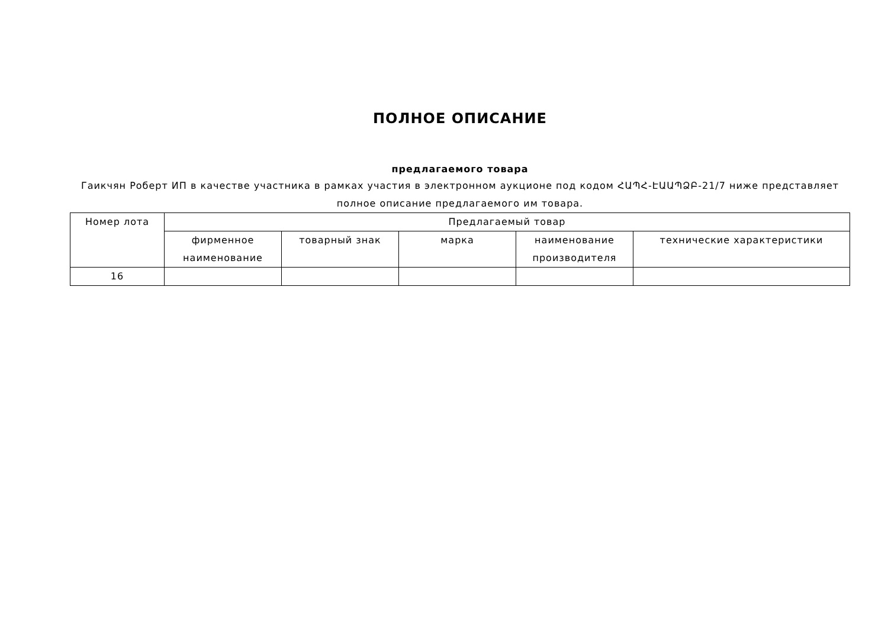ПОЛНОЕ ОПИСАНИЕ
предлагаемого товара
Гаикчян Роберт ИП в качестве участника в рамках участия в электронном аукционе под кодом ՀԱՊՀ-ԷԱԱՊՁԲ-21/7 ниже представляет полное описание предлагаемого им товара.
| Номер лота | Предлагаемый товар | | | | |
| --- | --- | --- | --- | --- | --- |
| | фирменное наименование | товарный знак | марка | наименование производителя | технические характеристики |
| 16 | | | | | |